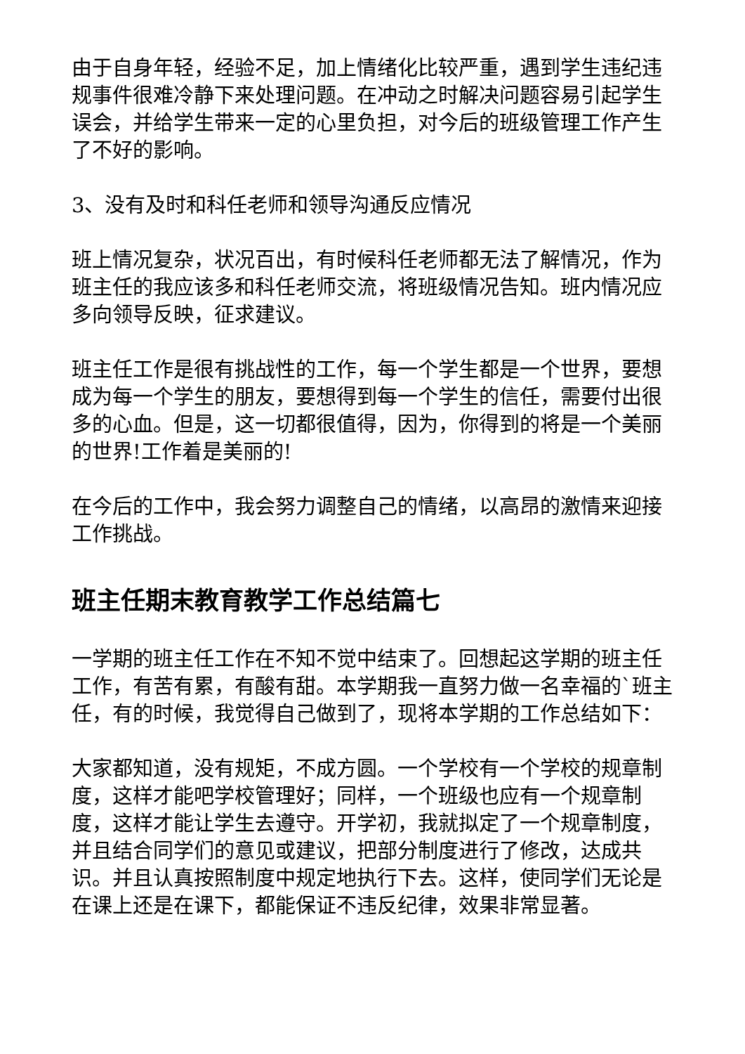由于自身年轻，经验不足，加上情绪化比较严重，遇到学生违纪违规事件很难冷静下来处理问题。在冲动之时解决问题容易引起学生误会，并给学生带来一定的心里负担，对今后的班级管理工作产生了不好的影响。
3、没有及时和科任老师和领导沟通反应情况
班上情况复杂，状况百出，有时候科任老师都无法了解情况，作为班主任的我应该多和科任老师交流，将班级情况告知。班内情况应多向领导反映，征求建议。
班主任工作是很有挑战性的工作，每一个学生都是一个世界，要想成为每一个学生的朋友，要想得到每一个学生的信任，需要付出很多的心血。但是，这一切都很值得，因为，你得到的将是一个美丽的世界!工作着是美丽的!
在今后的工作中，我会努力调整自己的情绪，以高昂的激情来迎接工作挑战。
班主任期末教育教学工作总结篇七
一学期的班主任工作在不知不觉中结束了。回想起这学期的班主任工作，有苦有累，有酸有甜。本学期我一直努力做一名幸福的`班主任，有的时候，我觉得自己做到了，现将本学期的工作总结如下：
大家都知道，没有规矩，不成方圆。一个学校有一个学校的规章制度，这样才能吧学校管理好；同样，一个班级也应有一个规章制度，这样才能让学生去遵守。开学初，我就拟定了一个规章制度，并且结合同学们的意见或建议，把部分制度进行了修改，达成共识。并且认真按照制度中规定地执行下去。这样，使同学们无论是在课上还是在课下，都能保证不违反纪律，效果非常显著。